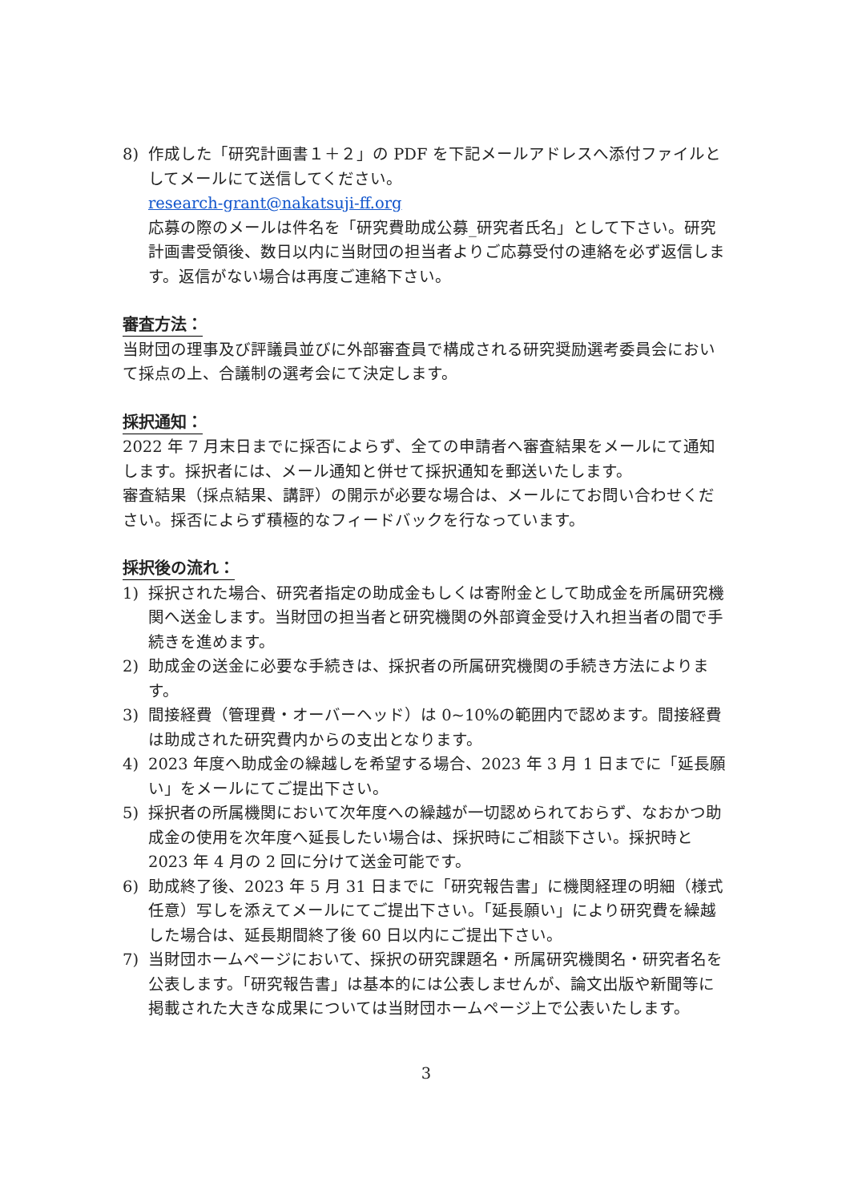8) 作成した「研究計画書１＋２」の PDF を下記メールアドレスへ添付ファイルとしてメールにて送信してください。
research-grant@nakatsuji-ff.org
応募の際のメールは件名を「研究費助成公募_研究者氏名」として下さい。研究計画書受領後、数日以内に当財団の担当者よりご応募受付の連絡を必ず返信します。返信がない場合は再度ご連絡下さい。
審査方法：
当財団の理事及び評議員並びに外部審査員で構成される研究奨励選考委員会において採点の上、合議制の選考会にて決定します。
採択通知：
2022 年 7 月末日までに採否によらず、全ての申請者へ審査結果をメールにて通知します。採択者には、メール通知と併せて採択通知を郵送いたします。
審査結果（採点結果、講評）の開示が必要な場合は、メールにてお問い合わせください。採否によらず積極的なフィードバックを行なっています。
採択後の流れ：
1) 採択された場合、研究者指定の助成金もしくは寄附金として助成金を所属研究機関へ送金します。当財団の担当者と研究機関の外部資金受け入れ担当者の間で手続きを進めます。
2) 助成金の送金に必要な手続きは、採択者の所属研究機関の手続き方法によります。
3) 間接経費（管理費・オーバーヘッド）は 0~10%の範囲内で認めます。間接経費は助成された研究費内からの支出となります。
4) 2023 年度へ助成金の繰越しを希望する場合、2023 年 3 月 1 日までに「延長願い」をメールにてご提出下さい。
5) 採択者の所属機関において次年度への繰越が一切認められておらず、なおかつ助成金の使用を次年度へ延長したい場合は、採択時にご相談下さい。採択時と 2023 年 4 月の 2 回に分けて送金可能です。
6) 助成終了後、2023 年 5 月 31 日までに「研究報告書」に機関経理の明細（様式任意）写しを添えてメールにてご提出下さい。「延長願い」により研究費を繰越した場合は、延長期間終了後 60 日以内にご提出下さい。
7) 当財団ホームページにおいて、採択の研究課題名・所属研究機関名・研究者名を公表します。「研究報告書」は基本的には公表しませんが、論文出版や新聞等に掲載された大きな成果については当財団ホームページ上で公表いたします。
3